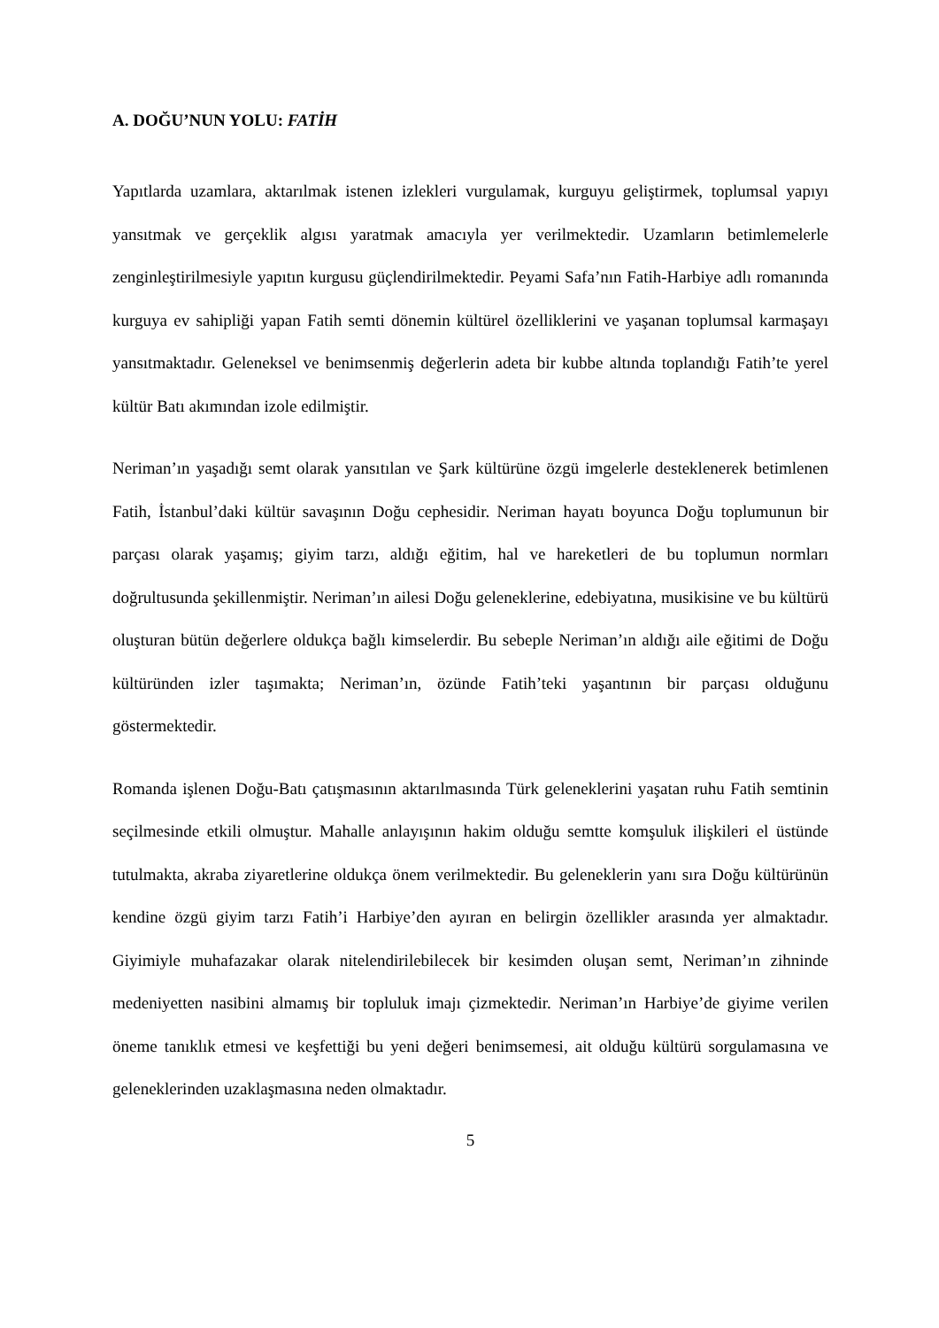A. DOĞU’NUN YOLU: FATİH
Yapıtlarda uzamlara, aktarılmak istenen izlekleri vurgulamak, kurguyu geliştirmek, toplumsal yapıyı yansıtmak ve gerçeklik algısı yaratmak amacıyla yer verilmektedir. Uzamların betimlemelerle zenginleştirilmesiyle yapıtın kurgusu güçlendirilmektedir. Peyami Safa’nın Fatih-Harbiye adlı romanında kurguya ev sahipliği yapan Fatih semti dönemin kültürel özelliklerini ve yaşanan toplumsal karmaşayı yansıtmaktadır. Geleneksel ve benimsenmiş değerlerin adeta bir kubbe altında toplandığı Fatih’te yerel kültür Batı akımından izole edilmiştir.
Neriman’ın yaşadığı semt olarak yansıtılan ve Şark kültürüne özgü imgelerle desteklenerek betimlenen Fatih, İstanbul’daki kültür savaşının Doğu cephesidir. Neriman hayatı boyunca Doğu toplumunun bir parçası olarak yaşamış; giyim tarzı, aldığı eğitim, hal ve hareketleri de bu toplumun normları doğrultusunda şekillenmiştir. Neriman’ın ailesi Doğu geleneklerine, edebiyatına, musikisine ve bu kültürü oluşturan bütün değerlere oldukça bağlı kimselerdir. Bu sebeple Neriman’ın aldığı aile eğitimi de Doğu kültüründen izler taşımakta; Neriman’ın, özünde Fatih’teki yaşantının bir parçası olduğunu göstermektedir.
Romanda işlenen Doğu-Batı çatışmasının aktarılmasında Türk geleneklerini yaşatan ruhu Fatih semtinin seçilmesinde etkili olmuştur. Mahalle anlayışının hakim olduğu semtte komşuluk ilişkileri el üstünde tutulmakta, akraba ziyaretlerine oldukça önem verilmektedir. Bu geleneklerin yanı sıra Doğu kültürünün kendine özgü giyim tarzı Fatih’i Harbiye’den ayıran en belirgin özellikler arasında yer almaktadır. Giyimiyle muhafazakar olarak nitelendirilebilecek bir kesimden oluşan semt, Neriman’ın zihninde medeniyetten nasibini almamış bir topluluk imajı çizmektedir. Neriman’ın Harbiye’de giyime verilen öneme tanıklık etmesi ve keşfettiği bu yeni değeri benimsemesi, ait olduğu kültürü sorgulamasına ve geleneklerinden uzaklaşmasına neden olmaktadır.
5